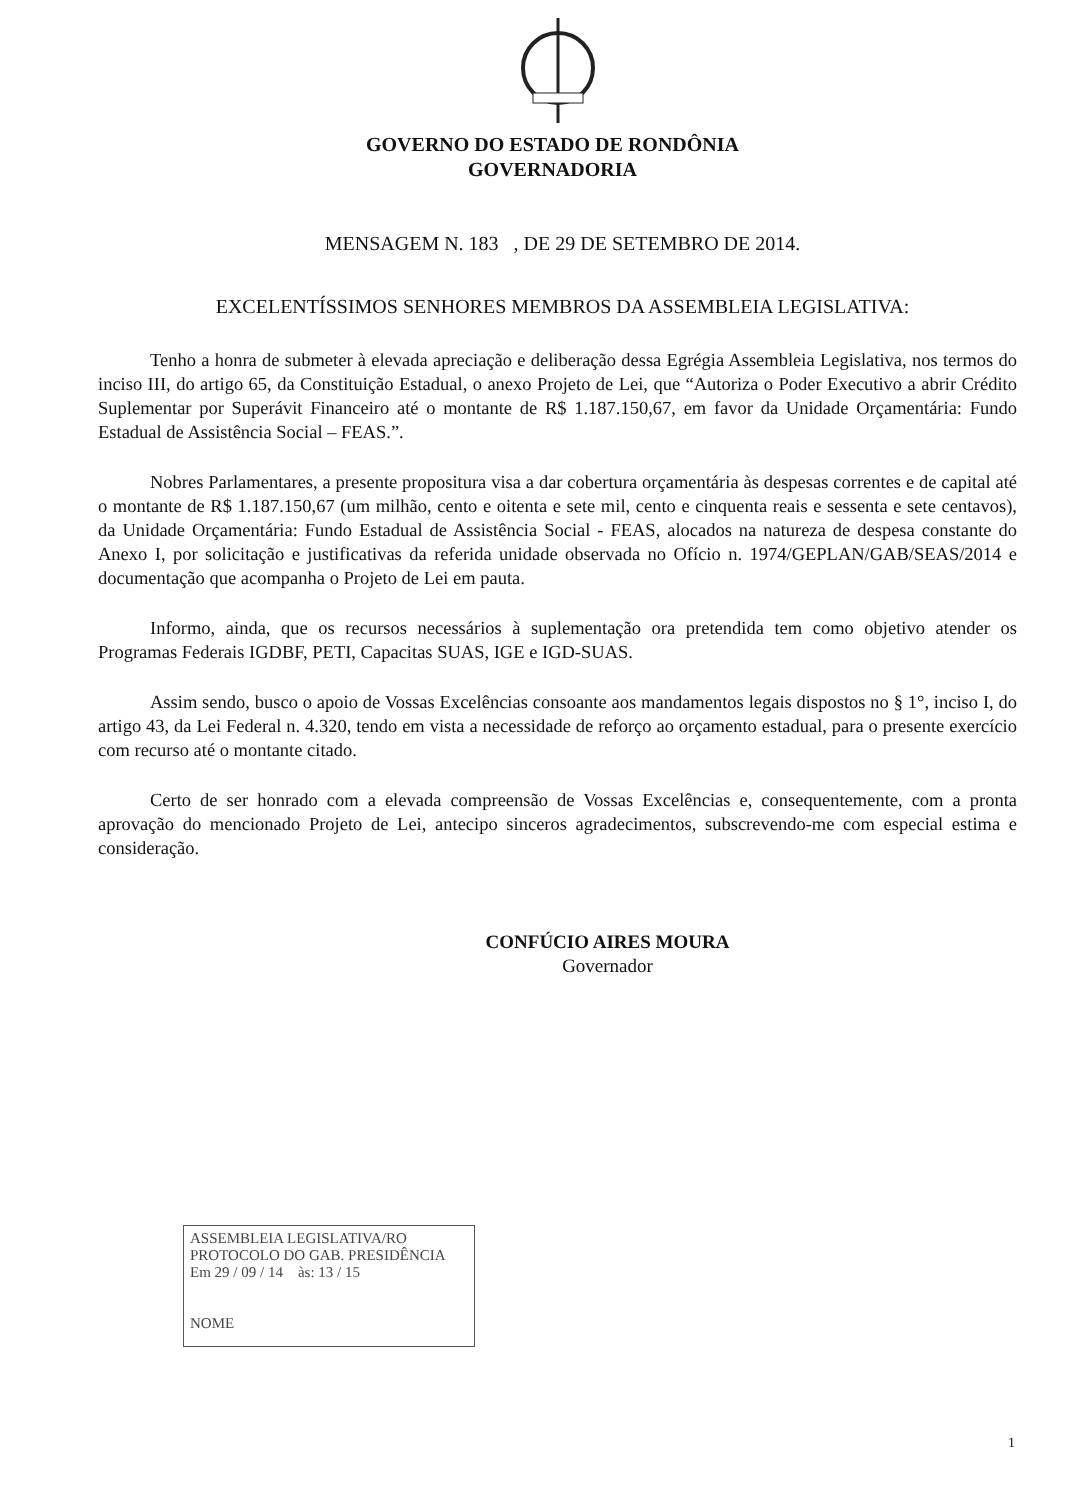GOVERNO DO ESTADO DE RONDÔNIA
GOVERNADORIA
MENSAGEM N. 183 , DE 29 DE SETEMBRO DE 2014.
EXCELENTÍSSIMOS SENHORES MEMBROS DA ASSEMBLEIA LEGISLATIVA:
Tenho a honra de submeter à elevada apreciação e deliberação dessa Egrégia Assembleia Legislativa, nos termos do inciso III, do artigo 65, da Constituição Estadual, o anexo Projeto de Lei, que “Autoriza o Poder Executivo a abrir Crédito Suplementar por Superávit Financeiro até o montante de R$ 1.187.150,67, em favor da Unidade Orçamentária: Fundo Estadual de Assistência Social – FEAS.”.
Nobres Parlamentares, a presente propositura visa a dar cobertura orçamentária às despesas correntes e de capital até o montante de R$ 1.187.150,67 (um milhão, cento e oitenta e sete mil, cento e cinquenta reais e sessenta e sete centavos), da Unidade Orçamentária: Fundo Estadual de Assistência Social - FEAS, alocados na natureza de despesa constante do Anexo I, por solicitação e justificativas da referida unidade observada no Ofício n. 1974/GEPLAN/GAB/SEAS/2014 e documentação que acompanha o Projeto de Lei em pauta.
Informo, ainda, que os recursos necessários à suplementação ora pretendida tem como objetivo atender os Programas Federais IGDBF, PETI, Capacitas SUAS, IGE e IGD-SUAS.
Assim sendo, busco o apoio de Vossas Excelências consoante aos mandamentos legais dispostos no § 1°, inciso I, do artigo 43, da Lei Federal n. 4.320, tendo em vista a necessidade de reforço ao orçamento estadual, para o presente exercício com recurso até o montante citado.
Certo de ser honrado com a elevada compreensão de Vossas Excelências e, consequentemente, com a pronta aprovação do mencionado Projeto de Lei, antecipo sinceros agradecimentos, subscrevendo-me com especial estima e consideração.
CONFÚCIO AIRES MOURA
Governador
ASSEMBLEIA LEGISLATIVA/RO
PROTOCOLO DO GAB. PRESIDÊNCIA
Em 29 / 09 / 14 às: 13 / 15
NOME
1